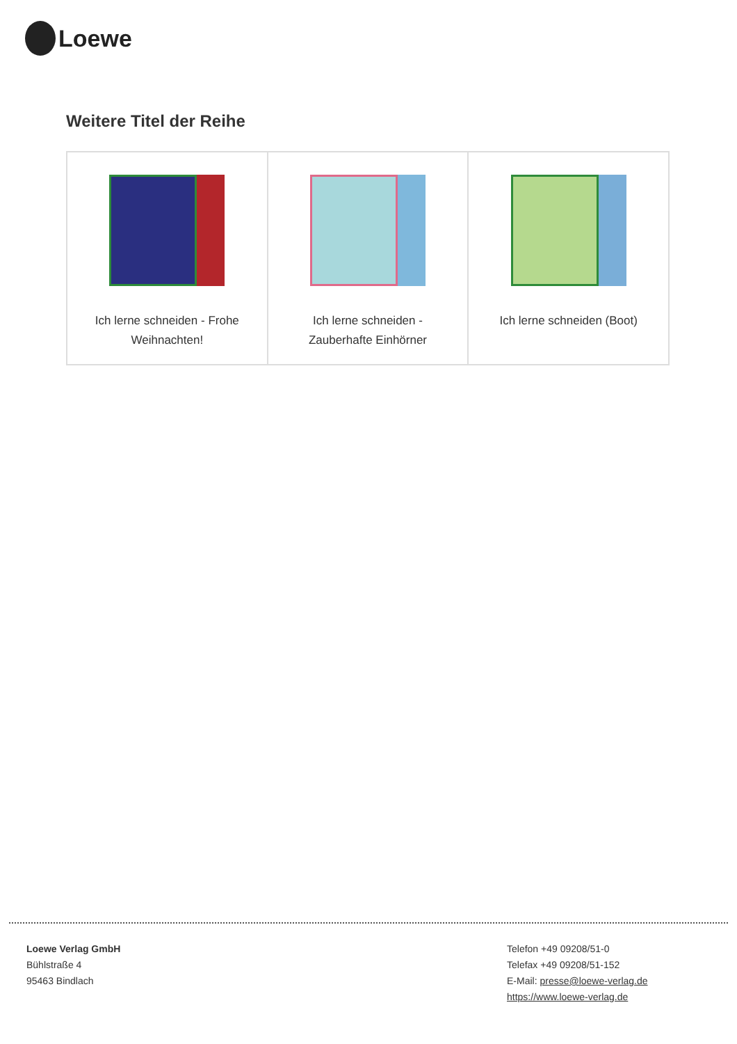Loewe
Weitere Titel der Reihe
| Ich lerne schneiden - Frohe Weihnachten! | Ich lerne schneiden - Zauberhafte Einhörner | Ich lerne schneiden (Boot) |
Loewe Verlag GmbH
Bühlstraße 4
95463 Bindlach
Telefon +49 09208/51-0
Telefax +49 09208/51-152
E-Mail: presse@loewe-verlag.de
https://www.loewe-verlag.de